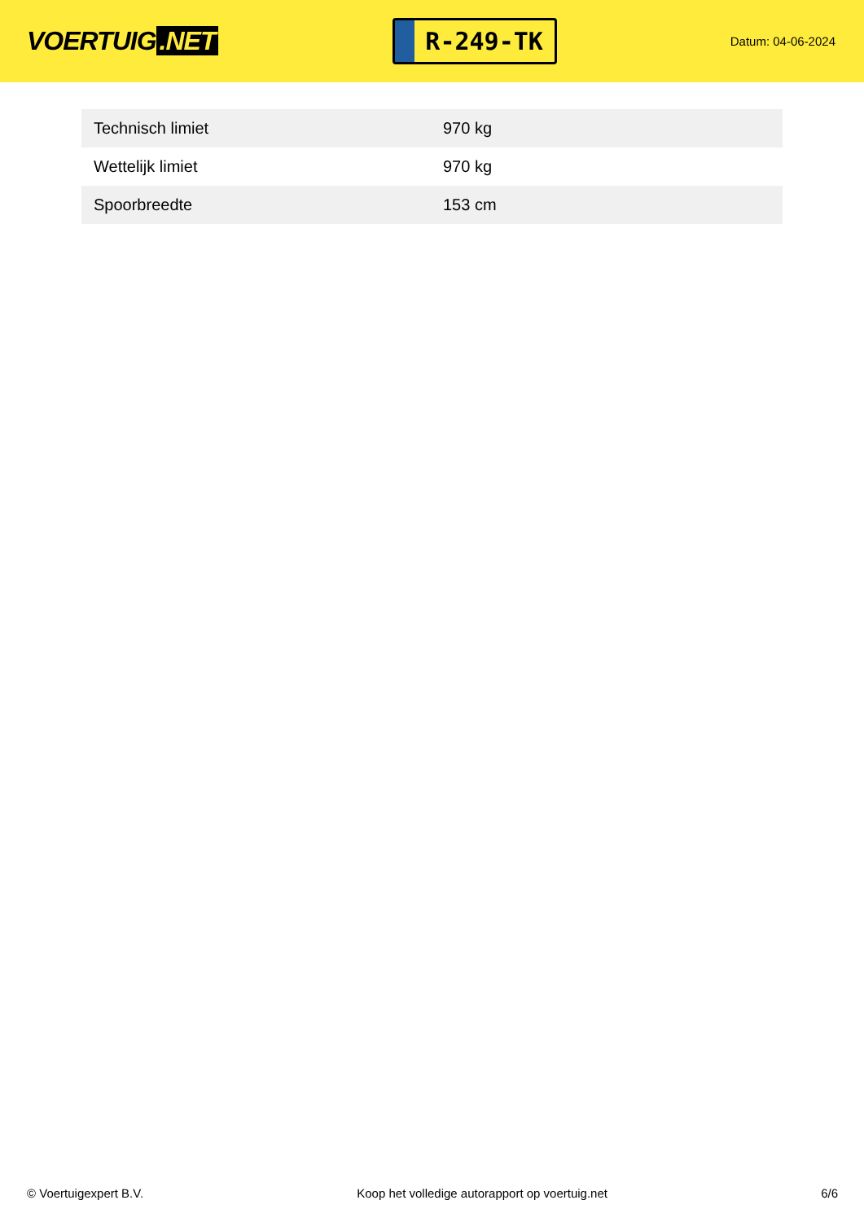VOERTUIG.NET
R-249-TK
Datum: 04-06-2024
| Technisch limiet | 970 kg |
| Wettelijk limiet | 970 kg |
| Spoorbreedte | 153 cm |
© Voertuigexpert B.V. Koop het volledige autorapport op voertuig.net 6/6